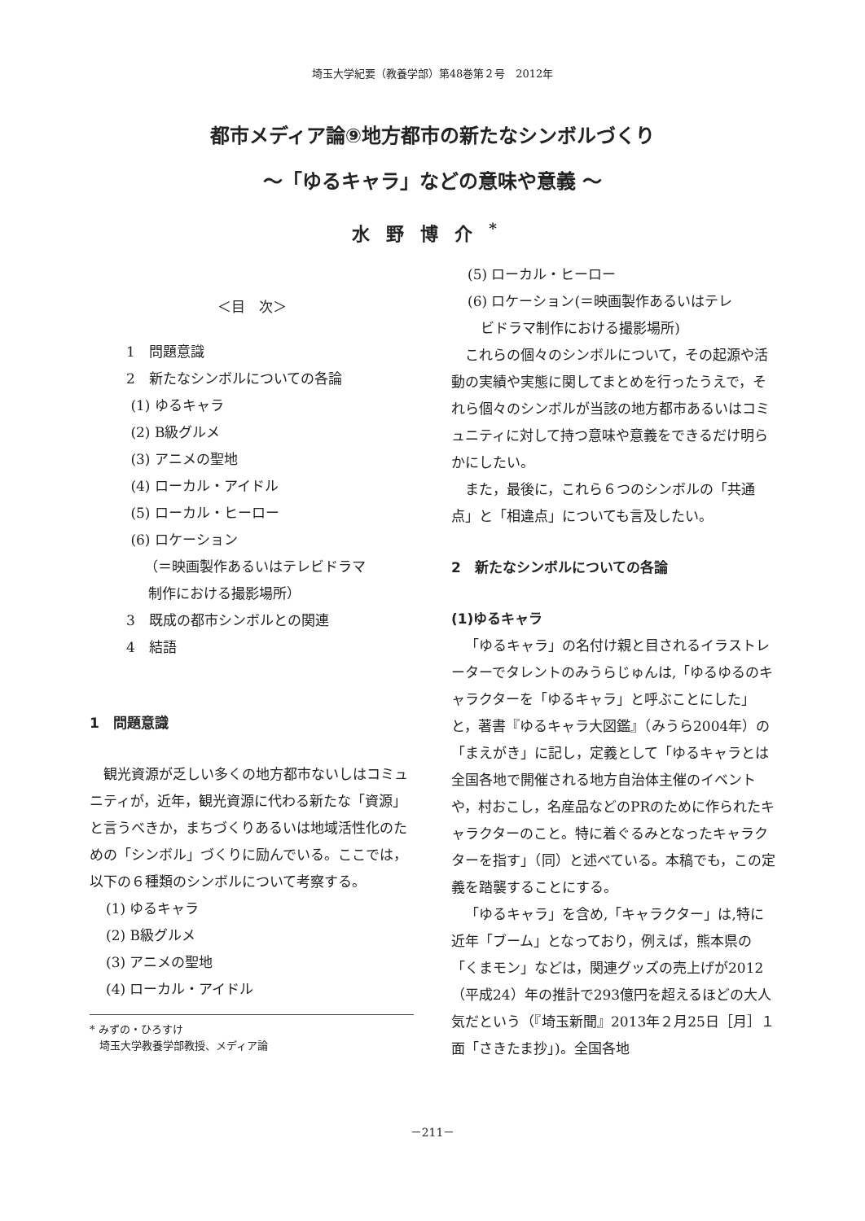埼玉大学紀要（教養学部）第48巻第２号　2012年
都市メディア論⑨地方都市の新たなシンボルづくり
～「ゆるキャラ」などの意味や意義 ～
水野博介<sup>*</sup>
＜目　次＞
1　問題意識
2　新たなシンボルについての各論
(1) ゆるキャラ
(2) B級グルメ
(3) アニメの聖地
(4) ローカル・アイドル
(5) ローカル・ヒーロー
(6) ロケーション
（＝映画製作あるいはテレビドラマ
制作における撮影場所）
3　既成の都市シンボルとの関連
4　結語
1　問題意識
観光資源が乏しい多くの地方都市ないしはコミュニティが，近年，観光資源に代わる新たな「資源」と言うべきか，まちづくりあるいは地域活性化のための「シンボル」づくりに励んでいる。ここでは，以下の６種類のシンボルについて考察する。
(1) ゆるキャラ
(2) B級グルメ
(3) アニメの聖地
(4) ローカル・アイドル
* みずの・ひろすけ
埼玉大学教養学部教授、メディア論
(5) ローカル・ヒーロー
(6) ロケーション(＝映画製作あるいはテレ
ビドラマ制作における撮影場所)
これらの個々のシンボルについて，その起源や活動の実績や実態に関してまとめを行ったうえで，それら個々のシンボルが当該の地方都市あるいはコミュニティに対して持つ意味や意義をできるだけ明らかにしたい。
また，最後に，これら６つのシンボルの「共通点」と「相違点」についても言及したい。
2　新たなシンボルについての各論
(1)ゆるキャラ
「ゆるキャラ」の名付け親と目されるイラストレーターでタレントのみうらじゅんは,「ゆるゆるのキャラクターを「ゆるキャラ」と呼ぶことにした」と，著書『ゆるキャラ大図鑑』（みうら2004年）の「まえがき」に記し，定義として「ゆるキャラとは全国各地で開催される地方自治体主催のイベントや，村おこし，名産品などのPRのために作られたキャラクターのこと。特に着ぐるみとなったキャラクターを指す」（同）と述べている。本稿でも，この定義を踏襲することにする。
「ゆるキャラ」を含め,「キャラクター」は,特に近年「ブーム」となっており，例えば，熊本県の「くまモン」などは，関連グッズの売上げが2012（平成24）年の推計で293億円を超えるほどの大人気だという（『埼玉新聞』2013年２月25日［月］１面「さきたま抄」)。全国各地
－211－